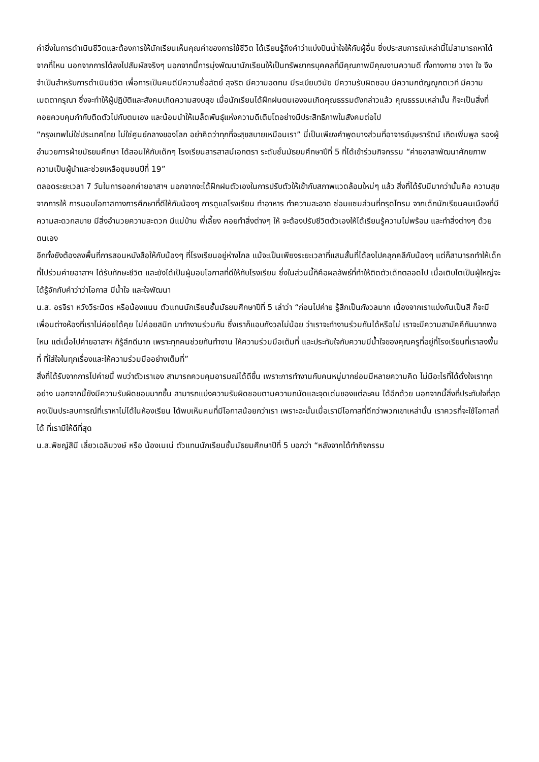ค่ายิ่งในการดำเนินชีวิตและต้องการให้นักเรียนเห็นคุณค่าของการใช้ชีวิต ได้เรียนรู้ถึงคำว่าแบ่งปันน้ำใจให้กับผู้อื่น ซึ่งประสบการณ์เหล่านี้ไม่สามารถหาได้จากที่ไหน นอกจากการได้ลงไปสัมผัสจริงๆ นอกจากนี้การมุ่งพัฒนานักเรียนให้เป็นทรัพยากรบุคคลที่มีคุณภาพมีคุณงามความดี ทั้งทางกาย วาจา ใจ จึงจำเป็นสำหรับการดำเนินชีวิต เพื่อการเป็นคนดีมีความซื่อสัตย์ สุจริต มีความอดทน มีระเบียบวินัย มีความรับผิดชอบ มีความกตัญญูกตเวที มีความเมตตากรุณา ซึ่งจะทำให้ผู้ปฏิบัติและสังคมเกิดความสงบสุข เมื่อนักเรียนได้ฝึกฝนตนเองจนเกิดคุณธรรมดังกล่าวแล้ว คุณธรรมเหล่านั้น ก็จะเป็นสิ่งที่คอยควบคุมกำกับติดตัวไปกับตนเอง และน้อมนำให้เมล็ดพันธุ์แห่งความดีเติบโตอย่างมีประสิทธิภาพในสังคมต่อไป
“กรุงเทพไม่ใช่ประเทศไทย ไม่ใช่ศูนย์กลางของโลก อย่าคิดว่าทุกที่จะสุขสบายเหมือนเรา” นี่เป็นเพียงคำพูดบางส่วนที่อาจารย์บุษรารัตน์ เกิดเพิ่มพูล รองผู้อำนวยการฝ่ายมัธยมศึกษา ได้สอนให้กับเด็กๆ โรงเรียนสารสาสน์เอกตรา ระดับชั้นมัธยมศึกษาปีที่ 5 ที่ได้เข้าร่วมกิจกรรม “ค่ายอาสาพัฒนาศักยภาพความเป็นผู้นำและช่วยเหลือชุมชนปีที่ 19”
ตลอดระยะเวลา 7 วันในการออกค่ายอาสาฯ นอกจากจะได้ฝึกฝนตัวเองในการปรับตัวให้เข้ากับสภาพแวดล้อมใหม่ๆ แล้ว สิ่งที่ได้รับมีมากว่านั้นคือ ความสุขจากการให้ การมอบโอกาสทางการศึกษาที่ดีให้กับน้องๆ การดูแลโรงเรียน ทำอาหาร ทำความสะอาด ซ่อมแซมส่วนที่ทรุดโทรม จากเด็กนักเรียนคนเมืองที่มีความสะดวกสบาย มีสิ่งอำนวยความสะดวก มีแม่บ้าน พี่เลี้ยง คอยทำสิ่งต่างๆ ให้ จะต้องปรับชีวิตตัวเองให้ได้เรียนรู้ความไม่พร้อม และทำสิ่งต่างๆ ด้วยตนเอง
อีกทั้งยังต้องลงพื้นที่การสอนหนังสือให้กับน้องๆ ที่โรงเรียนอยู่ห่างไกล แม้จะเป็นเพียงระยะเวลาที่แสนสั้นที่ได้ลงไปคลุกคลีกับน้องๆ แต่ก็สามารถทำให้เด็กที่ไปร่วมค่ายอาสาฯ ได้รับทักษะชีวิต และยังได้เป็นผู้มอบโอกาสที่ดีให้กับโรงเรียน ซึ่งในส่วนนี้ก็คือผลลัพธ์ที่ทำให้ติดตัวเด็กตลอดไป เมื่อเติบโตเป็นผู้ใหญ่จะได้รู้จักกับคำว่าว่าโอกาส มีน้ำใจ และใจพัฒนา
น.ส. อรจิรา หวังวีระมิตร หรือน้องแนน ตัวแทนนักเรียนชั้นมัธยมศึกษาปีที่ 5 เล่าว่า “ก่อนไปค่าย รู้สึกเป็นกังวลมาก เนื่องจากเราแบ่งกันเป็นสี ก็จะมีเพื่อนต่างห้องที่เราไม่ค่อยได้คุย ไม่ค่อยสนิท มาทำงานร่วมกัน ซึ่งเราก็แอบกังวลไม่น้อย ว่าเราจะทำงานร่วมกันได้หรือไม่ เราจะมีความสามัคคีกันมากพอไหม แต่เมื่อไปค่ายอาสาฯ ก็รู้สึกดีมาก เพราะทุกคนช่วยกันทำงาน ให้ความร่วมมือเต็มที่ และประทับใจกับความมีน้ำใจของคุณครูที่อยู่ที่โรงเรียนที่เราลงพื้นที่ ที่ใส่ใจในทุกเรื่องและให้ความร่วมมืออย่างเต็มที่”
สิ่งที่ได้รับจากการไปค่ายนี้ พบว่าตัวเราเอง สามารถควบคุมอารมณ์ได้ดีขึ้น เพราะการทำงานกับคนหมู่มากย่อมมีหลายความคิด ไม่มีอะไรที่ได้ดั่งใจเราทุกอย่าง นอกจากนี้ยังมีความรับผิดชอบมากขึ้น สามารถแบ่งความรับผิดชอบตามความถนัดและจุดเด่นของแต่ละคน ได้อีกด้วย นอกจากนี้สิ่งที่ประทับใจที่สุดคงเป็นประสบการณ์ที่เราหาไม่ได้ในห้องเรียน ได้พบเห็นคนที่มีโอกาสน้อยกว่าเรา เพราะฉะนั้นเมื่อเรามีโอกาสที่ดีกว่าพวกเขาเหล่านั้น เราควรที่จะใช้โอกาสที่ได้ ที่เรามีให้ดีที่สุด
น.ส.พิชญ์สินี เลี่ยวเฉลิมวงษ์ หรือ น้องเนเน่ ตัวแทนนักเรียนชั้นมัธยมศึกษาปีที่ 5 บอกว่า “หลังจากได้ทำกิจกรรม